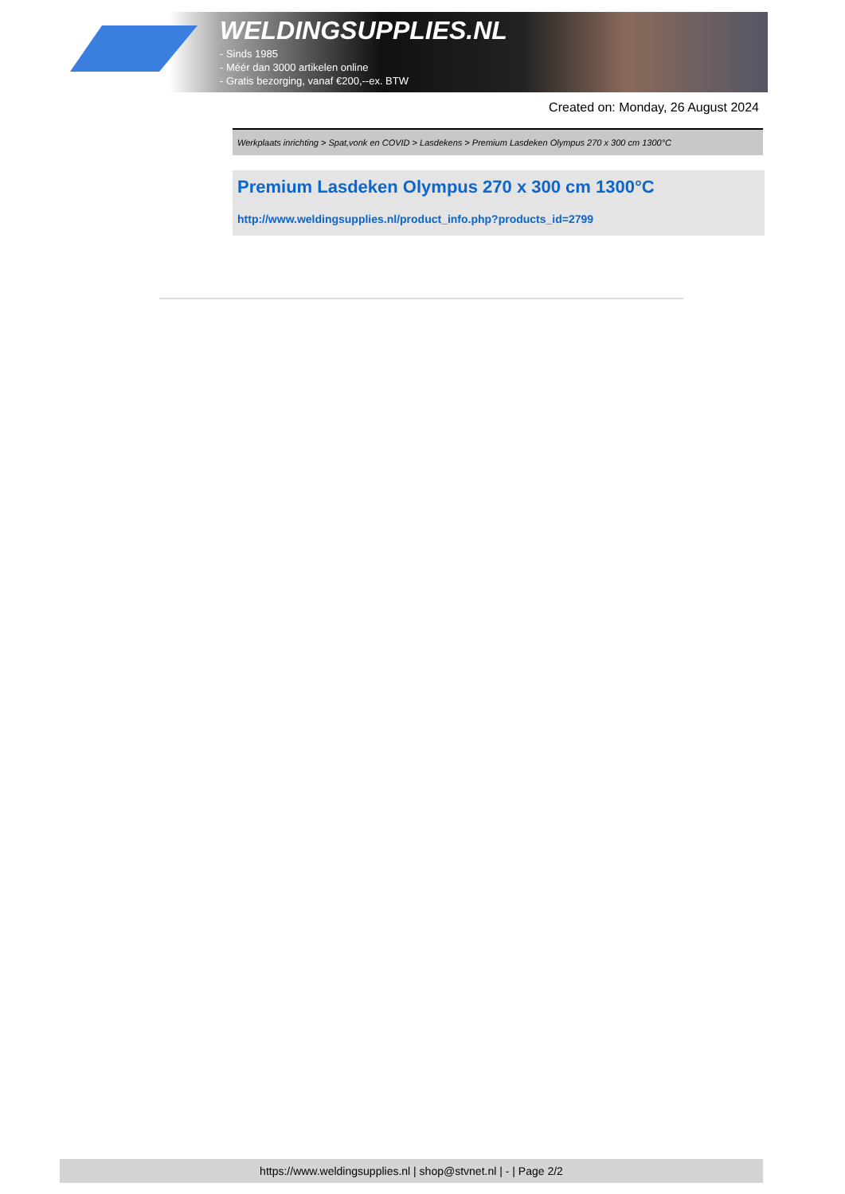WELDINGSUPPLIES.NL
- Sinds 1985
- Méér dan 3000 artikelen online
- Gratis bezorging, vanaf €200,--ex. BTW
Created on: Monday, 26 August 2024
Werkplaats inrichting > Spat,vonk en COVID > Lasdekens > Premium Lasdeken Olympus 270 x 300 cm 1300°C
Premium Lasdeken Olympus 270 x 300 cm 1300°C
http://www.weldingsupplies.nl/product_info.php?products_id=2799
https://www.weldingsupplies.nl | shop@stvnet.nl | - | Page 2/2